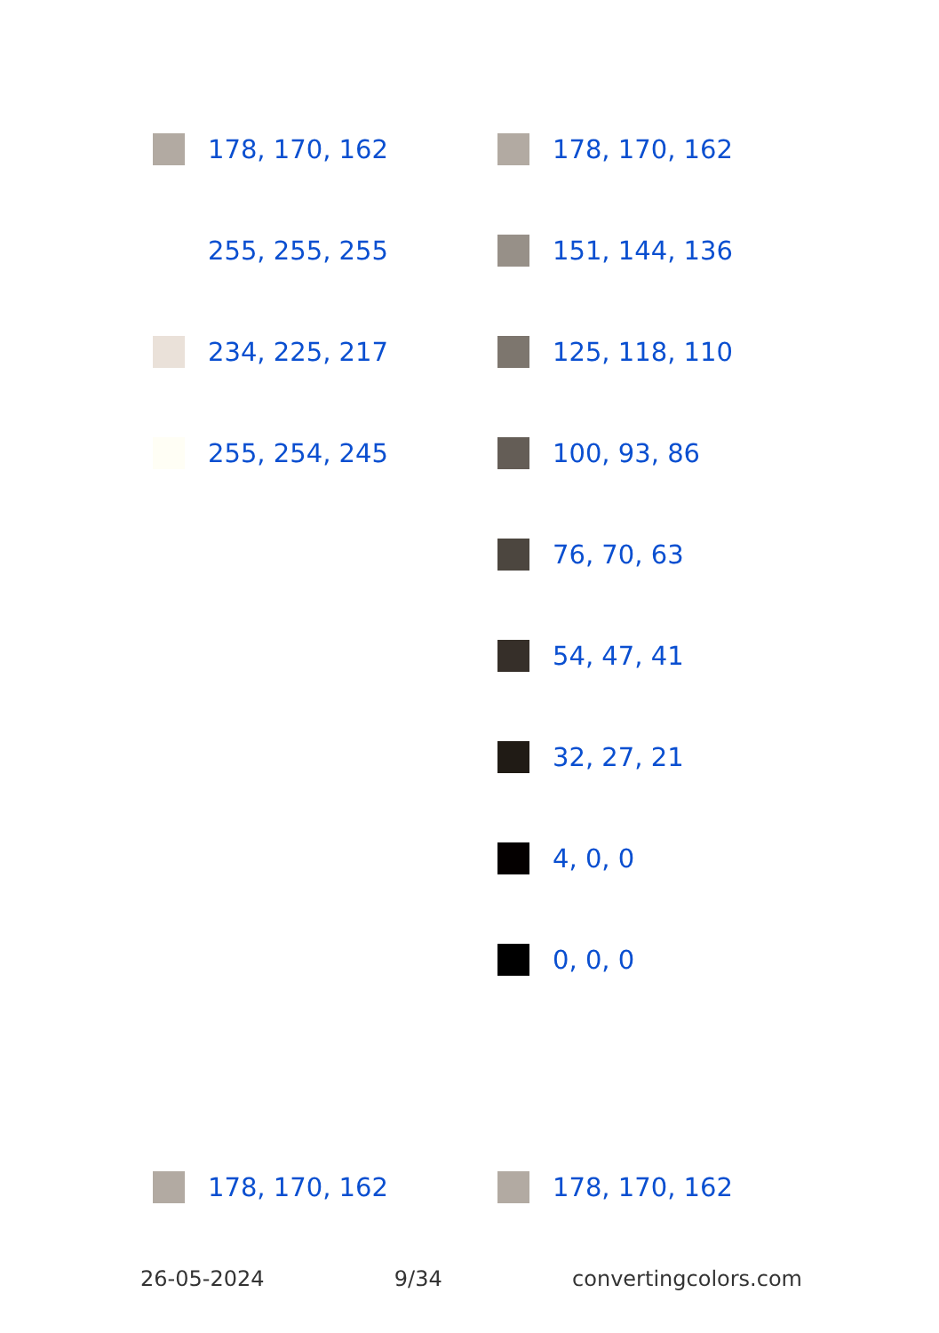178, 170, 162
255, 255, 255
234, 225, 217
255, 254, 245
178, 170, 162
151, 144, 136
125, 118, 110
100, 93, 86
76, 70, 63
54, 47, 41
32, 27, 21
4, 0, 0
0, 0, 0
178, 170, 162 178, 170, 162
26-05-2024 9/34 convertingcolors.com